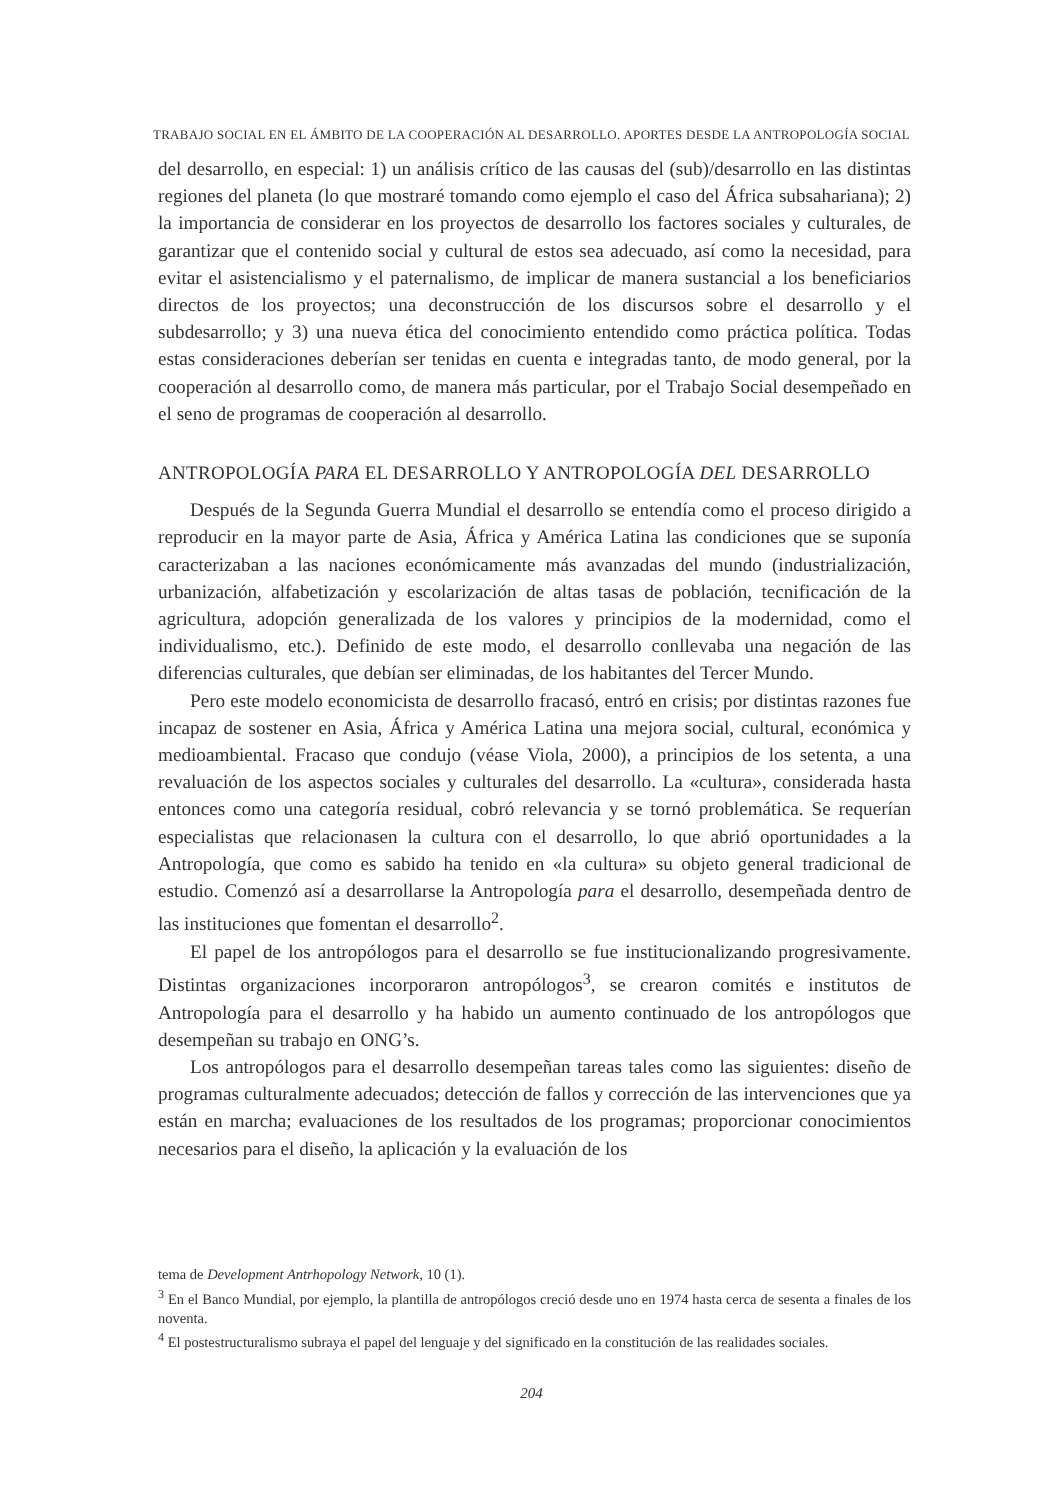TRABAJO SOCIAL EN EL ÁMBITO DE LA COOPERACIÓN AL DESARROLLO. APORTES DESDE LA ANTROPOLOGÍA SOCIAL
del desarrollo, en especial: 1) un análisis crítico de las causas del (sub)/desarrollo en las distintas regiones del planeta (lo que mostraré tomando como ejemplo el caso del África subsahariana); 2) la importancia de considerar en los proyectos de desarrollo los factores sociales y culturales, de garantizar que el contenido social y cultural de estos sea adecuado, así como la necesidad, para evitar el asistencialismo y el paternalismo, de implicar de manera sustancial a los beneficiarios directos de los proyectos; una deconstrucción de los discursos sobre el desarrollo y el subdesarrollo; y 3) una nueva ética del conocimiento entendido como práctica política. Todas estas consideraciones deberían ser tenidas en cuenta e integradas tanto, de modo general, por la cooperación al desarrollo como, de manera más particular, por el Trabajo Social desempeñado en el seno de programas de cooperación al desarrollo.
ANTROPOLOGÍA PARA EL DESARROLLO Y ANTROPOLOGÍA DEL DESARROLLO
Después de la Segunda Guerra Mundial el desarrollo se entendía como el proceso dirigido a reproducir en la mayor parte de Asia, África y América Latina las condiciones que se suponía caracterizaban a las naciones económicamente más avanzadas del mundo (industrialización, urbanización, alfabetización y escolarización de altas tasas de población, tecnificación de la agricultura, adopción generalizada de los valores y principios de la modernidad, como el individualismo, etc.). Definido de este modo, el desarrollo conllevaba una negación de las diferencias culturales, que debían ser eliminadas, de los habitantes del Tercer Mundo.
Pero este modelo economicista de desarrollo fracasó, entró en crisis; por distintas razones fue incapaz de sostener en Asia, África y América Latina una mejora social, cultural, económica y medioambiental. Fracaso que condujo (véase Viola, 2000), a principios de los setenta, a una revaluación de los aspectos sociales y culturales del desarrollo. La «cultura», considerada hasta entonces como una categoría residual, cobró relevancia y se tornó problemática. Se requerían especialistas que relacionasen la cultura con el desarrollo, lo que abrió oportunidades a la Antropología, que como es sabido ha tenido en «la cultura» su objeto general tradicional de estudio. Comenzó así a desarrollarse la Antropología para el desarrollo, desempeñada dentro de las instituciones que fomentan el desarrollo<sup>2</sup>.
El papel de los antropólogos para el desarrollo se fue institucionalizando progresivamente. Distintas organizaciones incorporaron antropólogos<sup>3</sup>, se crearon comités e institutos de Antropología para el desarrollo y ha habido un aumento continuado de los antropólogos que desempeñan su trabajo en ONG’s.
Los antropólogos para el desarrollo desempeñan tareas tales como las siguientes: diseño de programas culturalmente adecuados; detección de fallos y corrección de las intervenciones que ya están en marcha; evaluaciones de los resultados de los programas; proporcionar conocimientos necesarios para el diseño, la aplicación y la evaluación de los
tema de Development Antrhopology Network, 10 (1).
<sup>3</sup> En el Banco Mundial, por ejemplo, la plantilla de antropólogos creció desde uno en 1974 hasta cerca de sesenta a finales de los noventa.
<sup>4</sup> El postestructuralismo subraya el papel del lenguaje y del significado en la constitución de las realidades sociales.
204